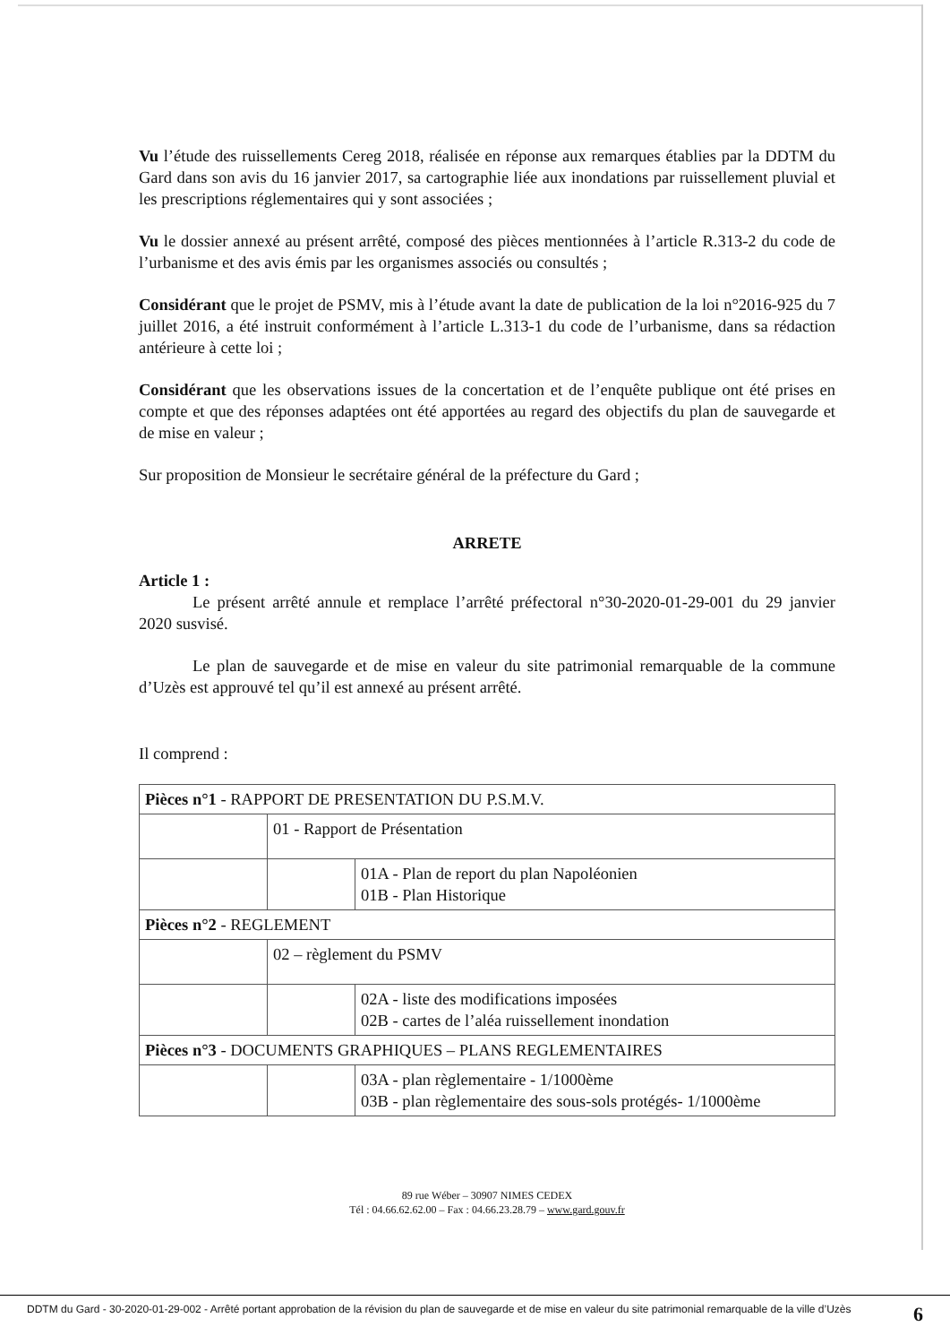Vu l’étude des ruissellements Cereg 2018, réalisée en réponse aux remarques établies par la DDTM du Gard dans son avis du 16 janvier 2017, sa cartographie liée aux inondations par ruissellement pluvial et les prescriptions réglementaires qui y sont associées ;
Vu le dossier annexé au présent arrêté, composé des pièces mentionnées à l’article R.313-2 du code de l’urbanisme et des avis émis par les organismes associés ou consultés ;
Considérant que le projet de PSMV, mis à l’étude avant la date de publication de la loi n°2016-925 du 7 juillet 2016, a été instruit conformément à l’article L.313-1 du code de l’urbanisme, dans sa rédaction antérieure à cette loi ;
Considérant que les observations issues de la concertation et de l’enquête publique ont été prises en compte et que des réponses adaptées ont été apportées au regard des objectifs du plan de sauvegarde et de mise en valeur ;
Sur proposition de Monsieur le secrétaire général de la préfecture du Gard ;
ARRETE
Article 1 :
Le présent arrêté annule et remplace l’arrêté préfectoral n°30-2020-01-29-001 du 29 janvier 2020 susvisé.
Le plan de sauvegarde et de mise en valeur du site patrimonial remarquable de la commune d’Uzès est approuvé tel qu’il est annexé au présent arrêté.
Il comprend :
| Pièces n°1 - RAPPORT DE PRESENTATION DU P.S.M.V. | | |
| | 01 - Rapport de Présentation | |
| | | 01A - Plan de report du plan Napoléonien 01B - Plan Historique |
| Pièces n°2 - REGLEMENT | | |
| | 02 – règlement du PSMV | |
| | | 02A - liste des modifications imposées 02B - cartes de l’aléa ruissellement inondation |
| Pièces n°3 - DOCUMENTS GRAPHIQUES – PLANS REGLEMENTAIRES | | |
| | | 03A - plan règlementaire - 1/1000ème 03B - plan règlementaire des sous-sols protégés- 1/1000ème |
89 rue Wéber – 30907 NIMES CEDEX
Tél : 04.66.62.62.00 – Fax : 04.66.23.28.79 – www.gard.gouv.fr
DDTM du Gard - 30-2020-01-29-002 - Arrêté portant approbation de la révision du plan de sauvegarde et de mise en valeur du site patrimonial remarquable de la ville d’Uzès 6